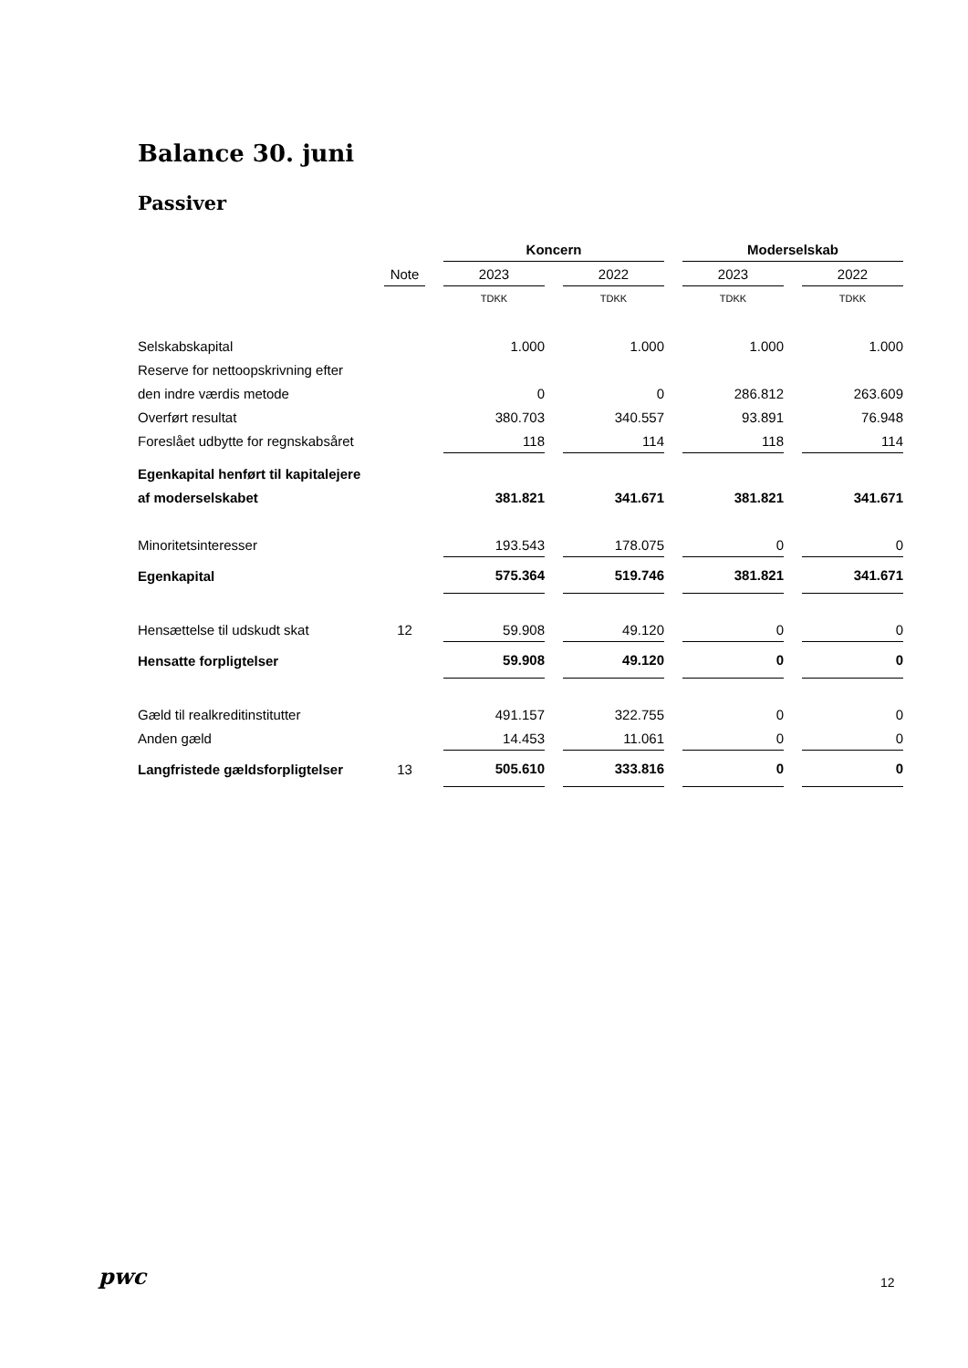Balance 30. juni
Passiver
| | | Koncern | | Moderselskab | |
| | Note | 2023 | 2022 | 2023 | 2022 |
| | | TDKK | TDKK | TDKK | TDKK |
| Selskabskapital | | 1.000 | 1.000 | 1.000 | 1.000 |
| Reserve for nettoopskrivning efter | | | | | |
| den indre værdis metode | | 0 | 0 | 286.812 | 263.609 |
| Overført resultat | | 380.703 | 340.557 | 93.891 | 76.948 |
| Foreslået udbytte for regnskabsåret | | 118 | 114 | 118 | 114 |
| Egenkapital henført til kapitalejere | | | | | |
| af moderselskabet | | 381.821 | 341.671 | 381.821 | 341.671 |
| Minoritetsinteresser | | 193.543 | 178.075 | 0 | 0 |
| Egenkapital | | 575.364 | 519.746 | 381.821 | 341.671 |
| Hensættelse til udskudt skat | 12 | 59.908 | 49.120 | 0 | 0 |
| Hensatte forpligtelser | | 59.908 | 49.120 | 0 | 0 |
| Gæld til realkreditinstitutter | | 491.157 | 322.755 | 0 | 0 |
| Anden gæld | | 14.453 | 11.061 | 0 | 0 |
| Langfristede gældsforpligtelser | 13 | 505.610 | 333.816 | 0 | 0 |
pwc 12